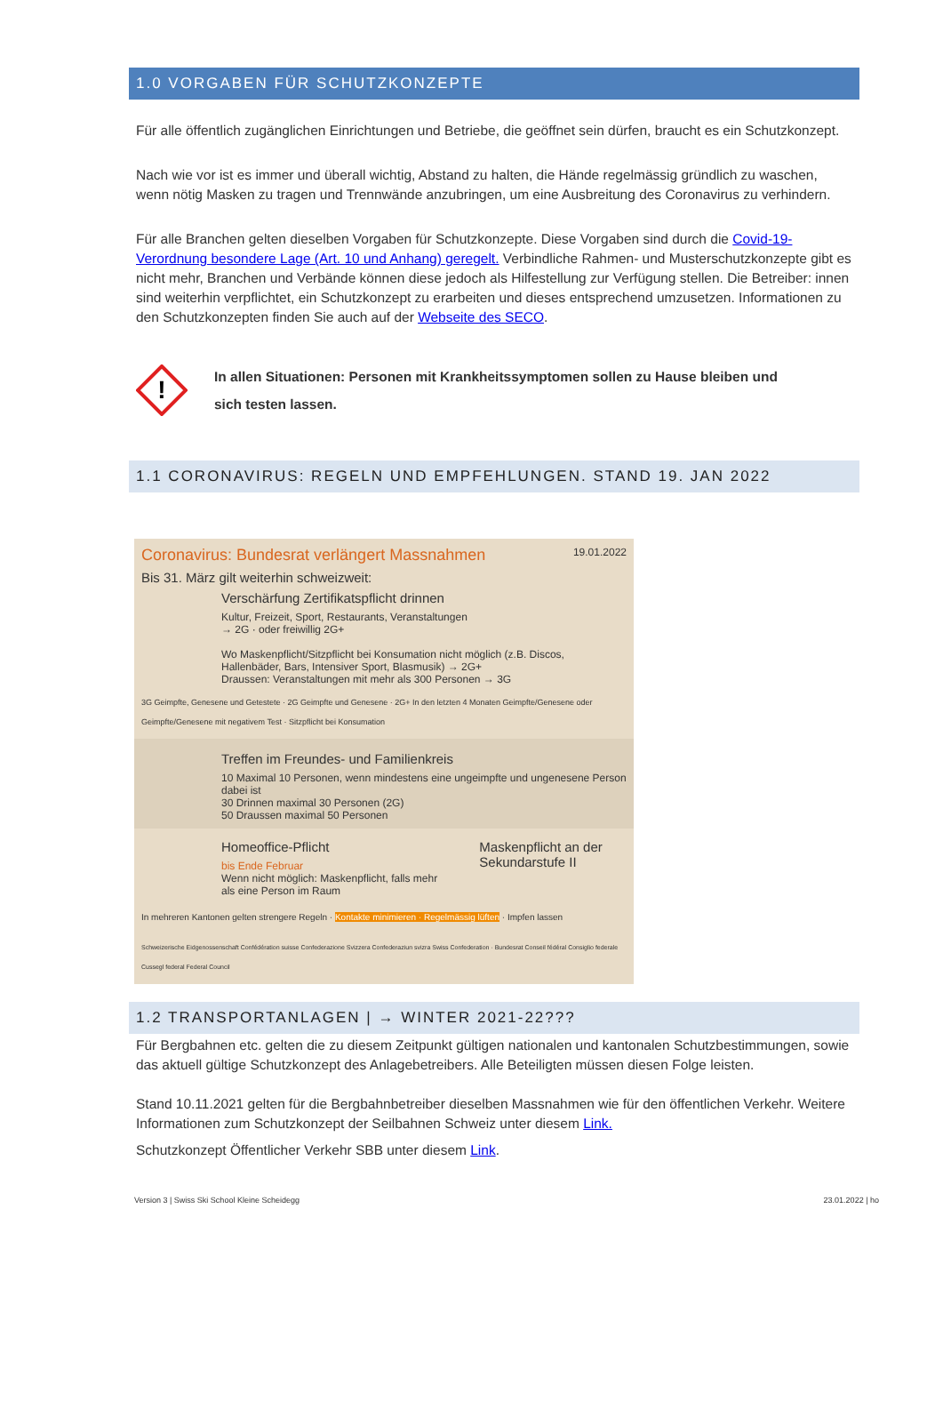1.0 VORGABEN FÜR SCHUTZKONZEPTE
Für alle öffentlich zugänglichen Einrichtungen und Betriebe, die geöffnet sein dürfen, braucht es ein Schutzkonzept.
Nach wie vor ist es immer und überall wichtig, Abstand zu halten, die Hände regelmässig gründlich zu waschen, wenn nötig Masken zu tragen und Trennwände anzubringen, um eine Ausbreitung des Coronavirus zu verhindern.
Für alle Branchen gelten dieselben Vorgaben für Schutzkonzepte. Diese Vorgaben sind durch die Covid-19-Verordnung besondere Lage (Art. 10 und Anhang) geregelt. Verbindliche Rahmen- und Musterschutzkonzepte gibt es nicht mehr, Branchen und Verbände können diese jedoch als Hilfestellung zur Verfügung stellen. Die Betreiber: innen sind weiterhin verpflichtet, ein Schutzkonzept zu erarbeiten und dieses entsprechend umzusetzen. Informationen zu den Schutzkonzepten finden Sie auch auf der Webseite des SECO.
!
In allen Situationen: Personen mit Krankheitssymptomen sollen zu Hause bleiben und
sich testen lassen.
1.1 CORONAVIRUS: REGELN UND EMPFEHLUNGEN. STAND 19. JAN 2022
Coronavirus: Bundesrat verlängert Massnahmen 19.01.2022
Bis 31. März gilt weiterhin schweizweit:
Verschärfung Zertifikatspflicht drinnen
Kultur, Freizeit, Sport, Restaurants, Veranstaltungen
→ 2G · oder freiwillig 2G+
Wo Maskenpflicht/Sitzpflicht bei Konsumation nicht möglich (z.B. Discos, Hallenbäder, Bars, Intensiver Sport, Blasmusik) → 2G+
Draussen: Veranstaltungen mit mehr als 300 Personen → 3G
3G Geimpfte, Genesene und Getestete · 2G Geimpfte und Genesene · 2G+ In den letzten 4 Monaten Geimpfte/Genesene oder Geimpfte/Genesene mit negativem Test · Sitzpflicht bei Konsumation
Treffen im Freundes- und Familienkreis
10 Maximal 10 Personen, wenn mindestens eine ungeimpfte und ungenesene Person dabei ist
30 Drinnen maximal 30 Personen (2G)
50 Draussen maximal 50 Personen
Homeoffice-Pflicht
bis Ende Februar
Wenn nicht möglich: Maskenpflicht, falls mehr als eine Person im Raum
Maskenpflicht an der Sekundarstufe II
In mehreren Kantonen gelten strengere Regeln · Kontakte minimieren · Regelmässig lüften · Impfen lassen
Schweizerische Eidgenossenschaft Confédération suisse Confederazione Svizzera Confederaziun svizra Swiss Confederation · Bundesrat Conseil fédéral Consiglio federale Cussegl federal Federal Council
1.2 TRANSPORTANLAGEN | → WINTER 2021-22???
Für Bergbahnen etc. gelten die zu diesem Zeitpunkt gültigen nationalen und kantonalen Schutzbestimmungen, sowie das aktuell gültige Schutzkonzept des Anlagebetreibers. Alle Beteiligten müssen diesen Folge leisten.
Stand 10.11.2021 gelten für die Bergbahnbetreiber dieselben Massnahmen wie für den öffentlichen Verkehr. Weitere Informationen zum Schutzkonzept der Seilbahnen Schweiz unter diesem Link.
Schutzkonzept Öffentlicher Verkehr SBB unter diesem Link.
Version 3 | Swiss Ski School Kleine Scheidegg 23.01.2022 | ho